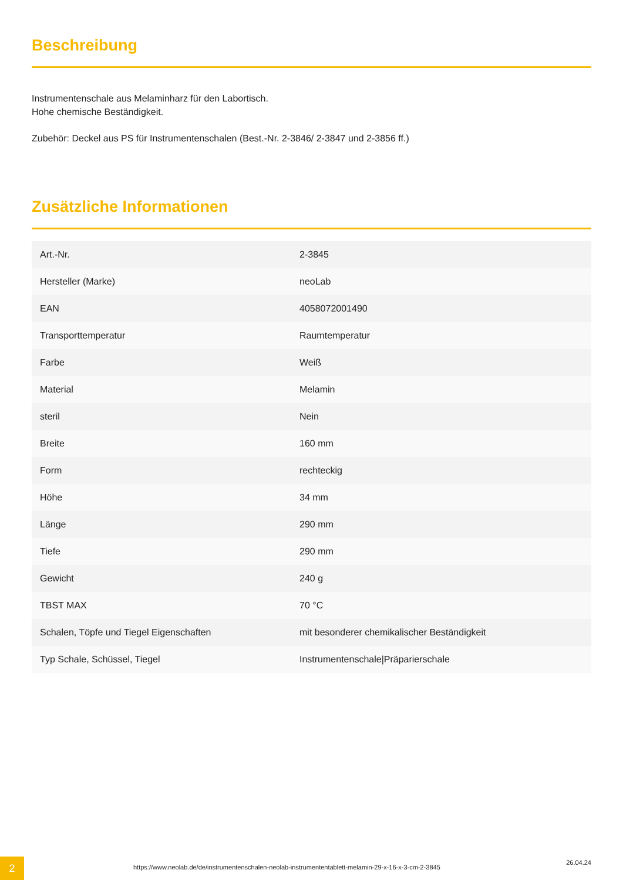Beschreibung
Instrumentenschale aus Melaminharz für den Labortisch.
Hohe chemische Beständigkeit.
Zubehör: Deckel aus PS für Instrumentenschalen (Best.-Nr. 2-3846/ 2-3847 und 2-3856 ff.)
Zusätzliche Informationen
| Art.-Nr. | 2-3845 |
| Hersteller (Marke) | neoLab |
| EAN | 4058072001490 |
| Transporttemperatur | Raumtemperatur |
| Farbe | Weiß |
| Material | Melamin |
| steril | Nein |
| Breite | 160 mm |
| Form | rechteckig |
| Höhe | 34 mm |
| Länge | 290 mm |
| Tiefe | 290 mm |
| Gewicht | 240 g |
| TBST MAX | 70 °C |
| Schalen, Töpfe und Tiegel Eigenschaften | mit besonderer chemikalischer Beständigkeit |
| Typ Schale, Schüssel, Tiegel | Instrumentenschale/Präparierschale |
2
https://www.neolab.de/de/instrumentenschalen-neolab-instrumententablett-melamin-29-x-16-x-3-cm-2-3845
26.04.24